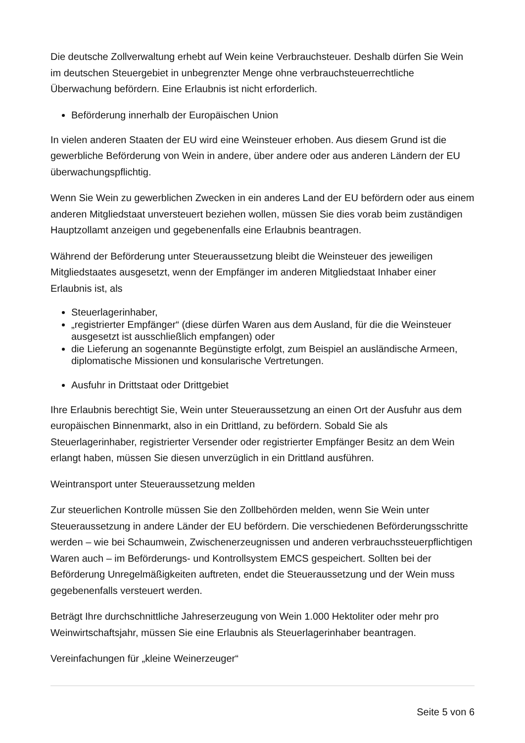Die deutsche Zollverwaltung erhebt auf Wein keine Verbrauchsteuer. Deshalb dürfen Sie Wein im deutschen Steuergebiet in unbegrenzter Menge ohne verbrauchsteuerrechtliche Überwachung befördern. Eine Erlaubnis ist nicht erforderlich.
Beförderung innerhalb der Europäischen Union
In vielen anderen Staaten der EU wird eine Weinsteuer erhoben. Aus diesem Grund ist die gewerbliche Beförderung von Wein in andere, über andere oder aus anderen Ländern der EU überwachungspflichtig.
Wenn Sie Wein zu gewerblichen Zwecken in ein anderes Land der EU befördern oder aus einem anderen Mitgliedstaat unversteuert beziehen wollen, müssen Sie dies vorab beim zuständigen Hauptzollamt anzeigen und gegebenenfalls eine Erlaubnis beantragen.
Während der Beförderung unter Steueraussetzung bleibt die Weinsteuer des jeweiligen Mitgliedstaates ausgesetzt, wenn der Empfänger im anderen Mitgliedstaat Inhaber einer Erlaubnis ist, als
Steuerlagerinhaber,
„registrierter Empfänger“ (diese dürfen Waren aus dem Ausland, für die die Weinsteuer ausgesetzt ist ausschließlich empfangen) oder
die Lieferung an sogenannte Begünstigte erfolgt, zum Beispiel an ausländische Armeen, diplomatische Missionen und konsularische Vertretungen.
Ausfuhr in Drittstaat oder Drittgebiet
Ihre Erlaubnis berechtigt Sie, Wein unter Steueraussetzung an einen Ort der Ausfuhr aus dem europäischen Binnenmarkt, also in ein Drittland, zu befördern. Sobald Sie als Steuerlagerinhaber, registrierter Versender oder registrierter Empfänger Besitz an dem Wein erlangt haben, müssen Sie diesen unverzüglich in ein Drittland ausführen.
Weintransport unter Steueraussetzung melden
Zur steuerlichen Kontrolle müssen Sie den Zollbehörden melden, wenn Sie Wein unter Steueraussetzung in andere Länder der EU befördern. Die verschiedenen Beförderungsschritte werden – wie bei Schaumwein, Zwischenerzeugnissen und anderen verbrauchssteuerpflichtigen Waren auch – im Beförderungs- und Kontrollsystem EMCS gespeichert. Sollten bei der Beförderung Unregelmäßigkeiten auftreten, endet die Steueraussetzung und der Wein muss gegebenenfalls versteuert werden.
Beträgt Ihre durchschnittliche Jahreserzeugung von Wein 1.000 Hektoliter oder mehr pro Weinwirtschaftsjahr, müssen Sie eine Erlaubnis als Steuerlagerinhaber beantragen.
Vereinfachungen für „kleine Weinerzeuger“
Seite 5 von 6